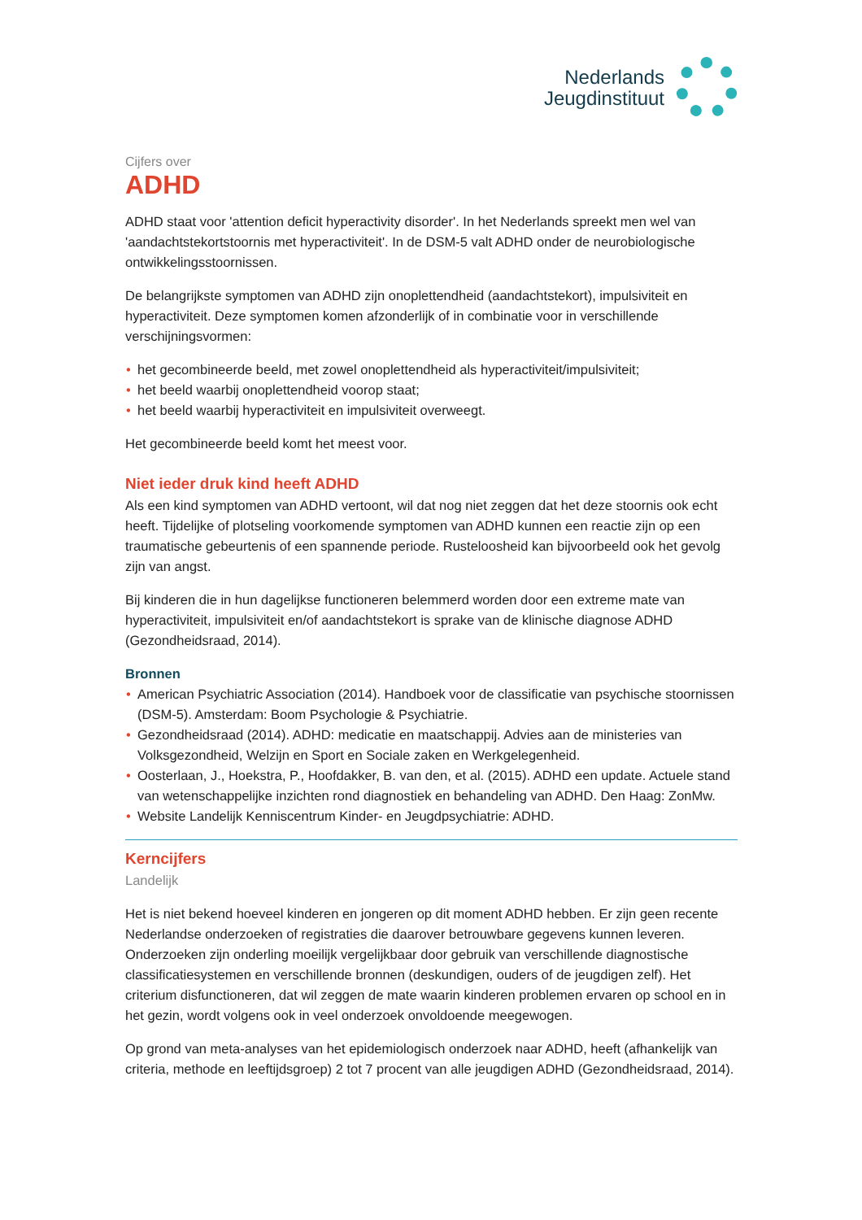Nederlands
Jeugdinstituut
Cijfers over
ADHD
ADHD staat voor 'attention deficit hyperactivity disorder'. In het Nederlands spreekt men wel van 'aandachtstekortstoornis met hyperactiviteit'. In de DSM-5 valt ADHD onder de neurobiologische ontwikkelingsstoornissen.
De belangrijkste symptomen van ADHD zijn onoplettendheid (aandachtstekort), impulsiviteit en hyperactiviteit. Deze symptomen komen afzonderlijk of in combinatie voor in verschillende verschijningsvormen:
• het gecombineerde beeld, met zowel onoplettendheid als hyperactiviteit/impulsiviteit;
• het beeld waarbij onoplettendheid voorop staat;
• het beeld waarbij hyperactiviteit en impulsiviteit overweegt.
Het gecombineerde beeld komt het meest voor.
Niet ieder druk kind heeft ADHD
Als een kind symptomen van ADHD vertoont, wil dat nog niet zeggen dat het deze stoornis ook echt heeft. Tijdelijke of plotseling voorkomende symptomen van ADHD kunnen een reactie zijn op een traumatische gebeurtenis of een spannende periode. Rusteloosheid kan bijvoorbeeld ook het gevolg zijn van angst.
Bij kinderen die in hun dagelijkse functioneren belemmerd worden door een extreme mate van hyperactiviteit, impulsiviteit en/of aandachtstekort is sprake van de klinische diagnose ADHD (Gezondheidsraad, 2014).
Bronnen
• American Psychiatric Association (2014). Handboek voor de classificatie van psychische stoornissen (DSM-5). Amsterdam: Boom Psychologie & Psychiatrie.
• Gezondheidsraad (2014). ADHD: medicatie en maatschappij. Advies aan de ministeries van Volksgezondheid, Welzijn en Sport en Sociale zaken en Werkgelegenheid.
• Oosterlaan, J., Hoekstra, P., Hoofdakker, B. van den, et al. (2015). ADHD een update. Actuele stand van wetenschappelijke inzichten rond diagnostiek en behandeling van ADHD. Den Haag: ZonMw.
• Website Landelijk Kenniscentrum Kinder- en Jeugdpsychiatrie: ADHD.
Kerncijfers
Landelijk
Het is niet bekend hoeveel kinderen en jongeren op dit moment ADHD hebben. Er zijn geen recente Nederlandse onderzoeken of registraties die daarover betrouwbare gegevens kunnen leveren. Onderzoeken zijn onderling moeilijk vergelijkbaar door gebruik van verschillende diagnostische classificatiesystemen en verschillende bronnen (deskundigen, ouders of de jeugdigen zelf). Het criterium disfunctioneren, dat wil zeggen de mate waarin kinderen problemen ervaren op school en in het gezin, wordt volgens ook in veel onderzoek onvoldoende meegewogen.
Op grond van meta-analyses van het epidemiologisch onderzoek naar ADHD, heeft (afhankelijk van criteria, methode en leeftijdsgroep) 2 tot 7 procent van alle jeugdigen ADHD (Gezondheidsraad, 2014).